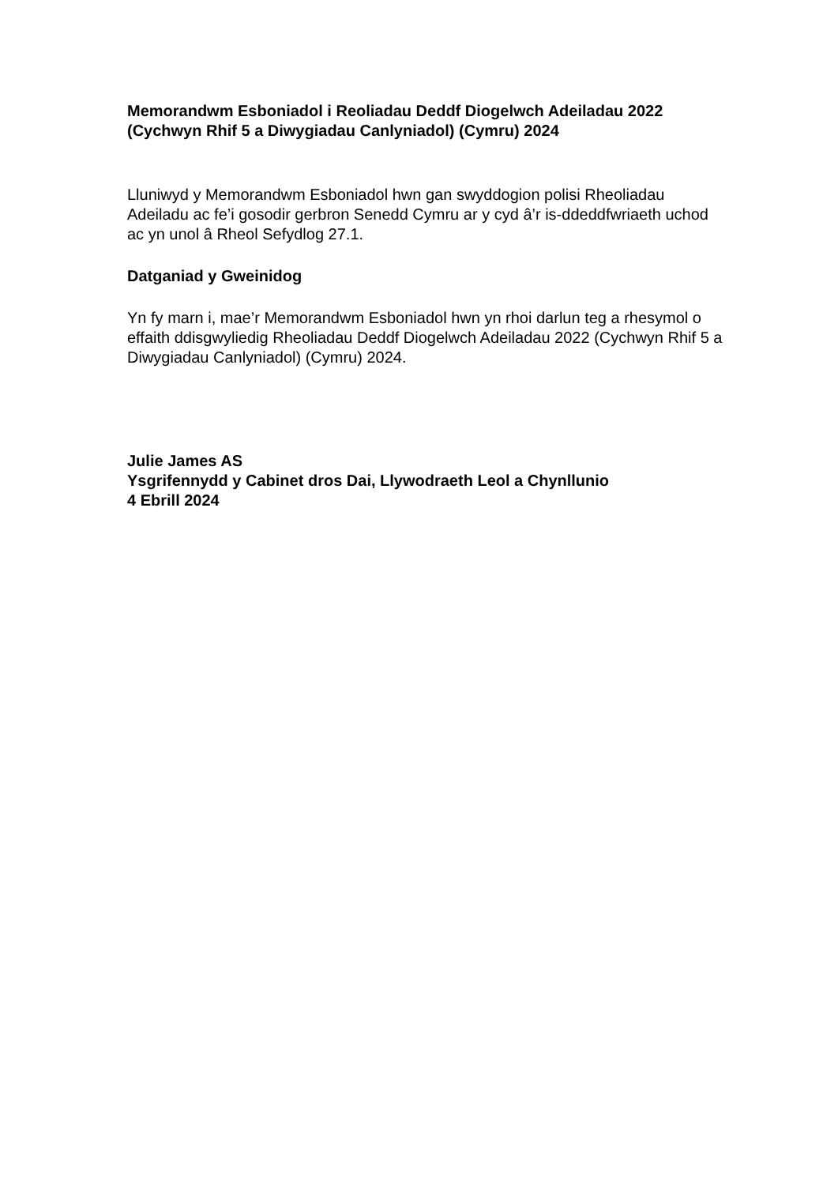Memorandwm Esboniadol i Reoliadau Deddf Diogelwch Adeiladau 2022 (Cychwyn Rhif 5 a Diwygiadau Canlyniadol) (Cymru) 2024
Lluniwyd y Memorandwm Esboniadol hwn gan swyddogion polisi Rheoliadau Adeiladu ac fe’i gosodir gerbron Senedd Cymru ar y cyd â’r is-ddeddfwriaeth uchod ac yn unol â Rheol Sefydlog 27.1.
Datganiad y Gweinidog
Yn fy marn i, mae’r Memorandwm Esboniadol hwn yn rhoi darlun teg a rhesymol o effaith ddisgwyliedig Rheoliadau Deddf Diogelwch Adeiladau 2022 (Cychwyn Rhif 5 a Diwygiadau Canlyniadol) (Cymru) 2024.
Julie James AS
Ysgrifennydd y Cabinet dros Dai, Llywodraeth Leol a Chynllunio
4 Ebrill 2024